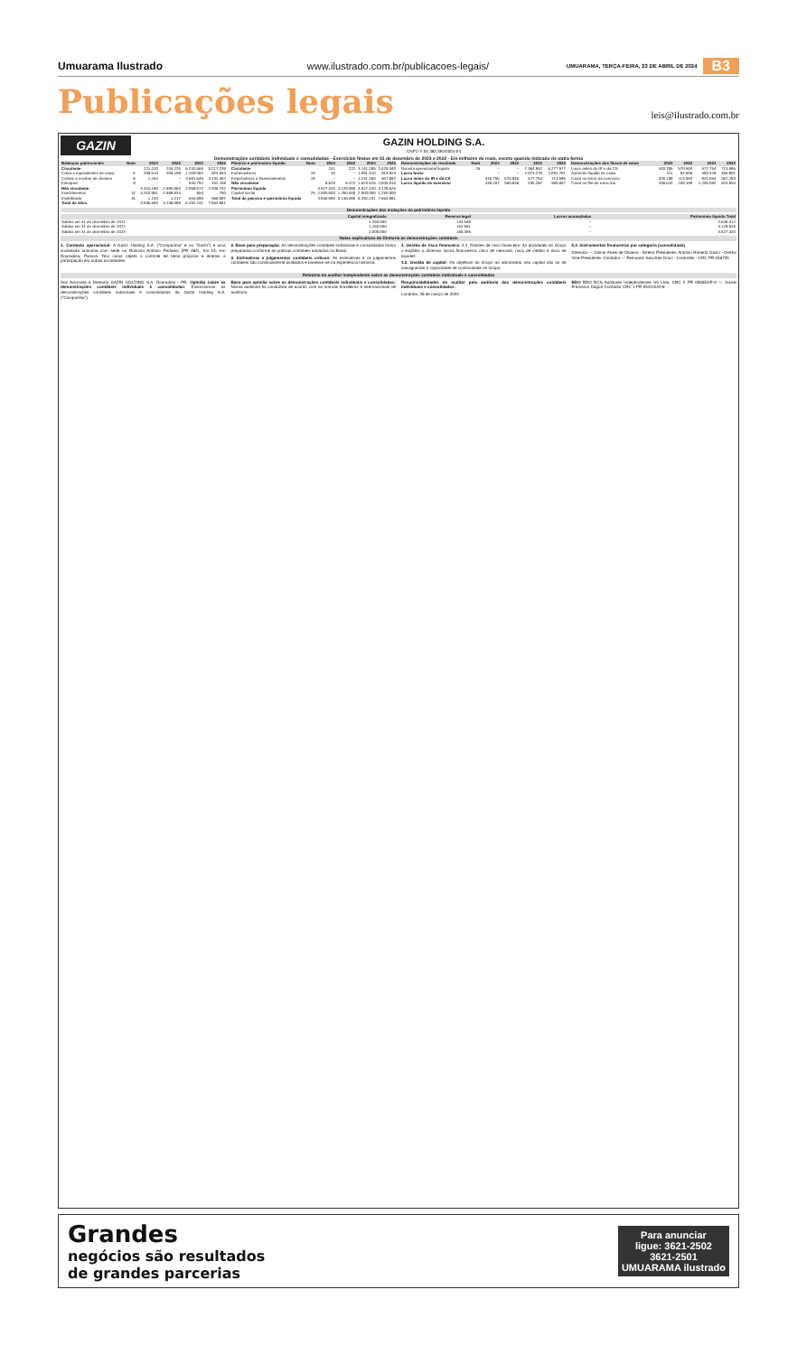Umuarama Ilustrado www.ilustrado.com.br/publicacoes-legais/ UMUARAMA, TERÇA-FEIRA, 23 DE ABRIL DE 2024 B3
Publicações legais
leis@ilustrado.com.br
GAZIN
GAZIN HOLDING S.A.
CNPJ nº 04.382.592/0001-04
Demonstrações contábeis individuais e consolidadas - Exercícios findos em 31 de dezembro de 2023 e 2022 - Em milhares de reais, exceto quando indicado de outra forma
| Balanços patrimoniais | Nota | 2023 | 2022 | 2023 | 2022 |
| --- | --- | --- | --- | --- | --- |
| Circulante | | 221.410 | 244.226 | 6.232.669 | 5.217.239 |
| Caixa e equivalentes de caixa | 6 | 208.610 | 208.199 | 1.205.082 | 824.654 |
| Contas a receber de clientes | 8 | 1.264 | – | 3.681.646 | 3.132.462 |
| Estoques | 9 | – | – | 840.792 | 752.108 |
| Não circulante | | 3.315.180 | 2.893.863 | 2.059.572 | 2.346.742 |
| Investimentos | 14 | 3.310.991 | 2.889.834 | 854 | 750 |
| Imobilizado | 16 | 1.153 | 1.217 | 654.895 | 668.097 |
| Total do ativo | | 3.536.590 | 3.138.089 | 8.292.241 | 7.563.981 |
| Passivo e patrimônio líquido | Nota | 2023 | 2022 | 2023 | 2022 |
| --- | --- | --- | --- | --- | --- |
| Circulante | | 241 | 222 | 3.141.295 | 2.429.340 |
| Fornecedores | 18 | 33 | – | 1.091.410 | 915.923 |
| Empréstimos e financiamentos | 19 | – | – | 1.241.265 | 847.882 |
| Não circulante | | 8.929 | 8.272 | 1.623.526 | 2.005.016 |
| Patrimônio líquido | | 3.527.420 | 3.129.595 | 3.527.420 | 3.129.625 |
| Capital social | 25 | 2.000.000 | 1.250.000 | 2.000.000 | 1.250.000 |
| Total do passivo e patrimônio líquido | | 3.536.590 | 3.138.089 | 8.292.241 | 7.563.981 |
| Demonstrações do resultado | Nota | 2023 | 2022 | 2023 | 2022 |
| --- | --- | --- | --- | --- | --- |
| Receita operacional líquida | 26 | – | – | 7.384.962 | 6.277.577 |
| Lucro bruto | | – | – | 2.673.278 | 2.091.701 |
| Lucro antes do IR e da CS | | 440.706 | 570.840 | 577.754 | 713.696 |
| Lucro líquido do exercício | | 435.287 | 560.848 | 435.287 | 560.857 |
| Demonstrações dos fluxos de caixa | 2023 | 2022 | 2023 | 2022 |
| --- | --- | --- | --- | --- |
| Lucro antes do IR e da CS | 440.706 | 570.840 | 577.754 | 713.696 |
| Aumento líquido de caixa | 411 | 94.606 | 383.428 | 456.901 |
| Caixa no início do exercício | 208.199 | 113.593 | 824.654 | 367.753 |
| Caixa no fim do exercício | 208.610 | 208.199 | 1.205.082 | 824.654 |
Demonstrações das mutações do patrimônio líquido
| | Capital integralizado | Reserva legal | Lucros acumulados | Patrimônio líquido Total |
| --- | --- | --- | --- | --- |
| Saldos em 31 de dezembro de 2021 | 1.250.000 | 134.549 | – | 2.648.412 |
| Saldos em 31 de dezembro de 2022 | 1.250.000 | 162.591 | – | 3.129.625 |
| Saldos em 31 de dezembro de 2023 | 2.000.000 | 184.355 | – | 3.527.420 |
Notas explicativas da Diretoria às demonstrações contábeis
1. Contexto operacional: A Gazin Holding S.A. ("Companhia" e ou "Gazin") é uma sociedade anônima com sede na Rodovia Antônio Pedreiro (PR 082), Km 01, em Douradina, Paraná. Tem como objeto o controle de bens próprios e direitos a participação em outras sociedades.
2. Base para preparação: As demonstrações contábeis individuais e consolidadas foram preparadas conforme as práticas contábeis adotadas no Brasil.
3. Estimativas e julgamentos contábeis críticos: As estimativas e os julgamentos contábeis são continuamente avaliados e baseiam-se na experiência histórica.
4. Gestão de risco financeiro: 4.1. Fatores de risco financeiro: As atividades do Grupo o expõem a diversos riscos financeiros: risco de mercado, risco de crédito e risco de liquidez.
4.2. Gestão de capital: Os objetivos do Grupo ao administrar seu capital são os de salvaguardar a capacidade de continuidade do Grupo.
5.4. Instrumentos financeiros por categoria (consolidado)
Diretoria — Gilmar Alves de Oliveira - Diretor Presidente; Antonio Roberto Gazin - Diretor Vice-Presidente. Contador — Fernando Sanches Graci - Controller - CRC PR 048735
Relatório do auditor independente sobre as demonstrações contábeis individuais e consolidadas
Aos Acionista e Diretoria GAZIN HOLDING S.A. Douradina - PR. Opinião sobre as demonstrações contábeis individuais e consolidadas: Examinamos as demonstrações contábeis individuais e consolidadas da Gazin Holding S.A. ("Companhia").
Base para opinião sobre as demonstrações contábeis individuais e consolidadas: Nossa auditoria foi conduzida de acordo com as normas brasileiras e internacionais de auditoria.
Responsabilidades do auditor pela auditoria das demonstrações contábeis individuais e consolidadas.
Londrina, 28 de março de 2024
BDO BDO RCS Auditores Independentes SS Ltda. CRC 2 PR 006853/F-9 — Josnei Francisco Dagort Contador CRC 1 PR 054116/O-8
Grandes
negócios são resultados
de grandes parcerias
Para anunciar
ligue: 3621-2502
3621-2501
UMUARAMA ilustrado